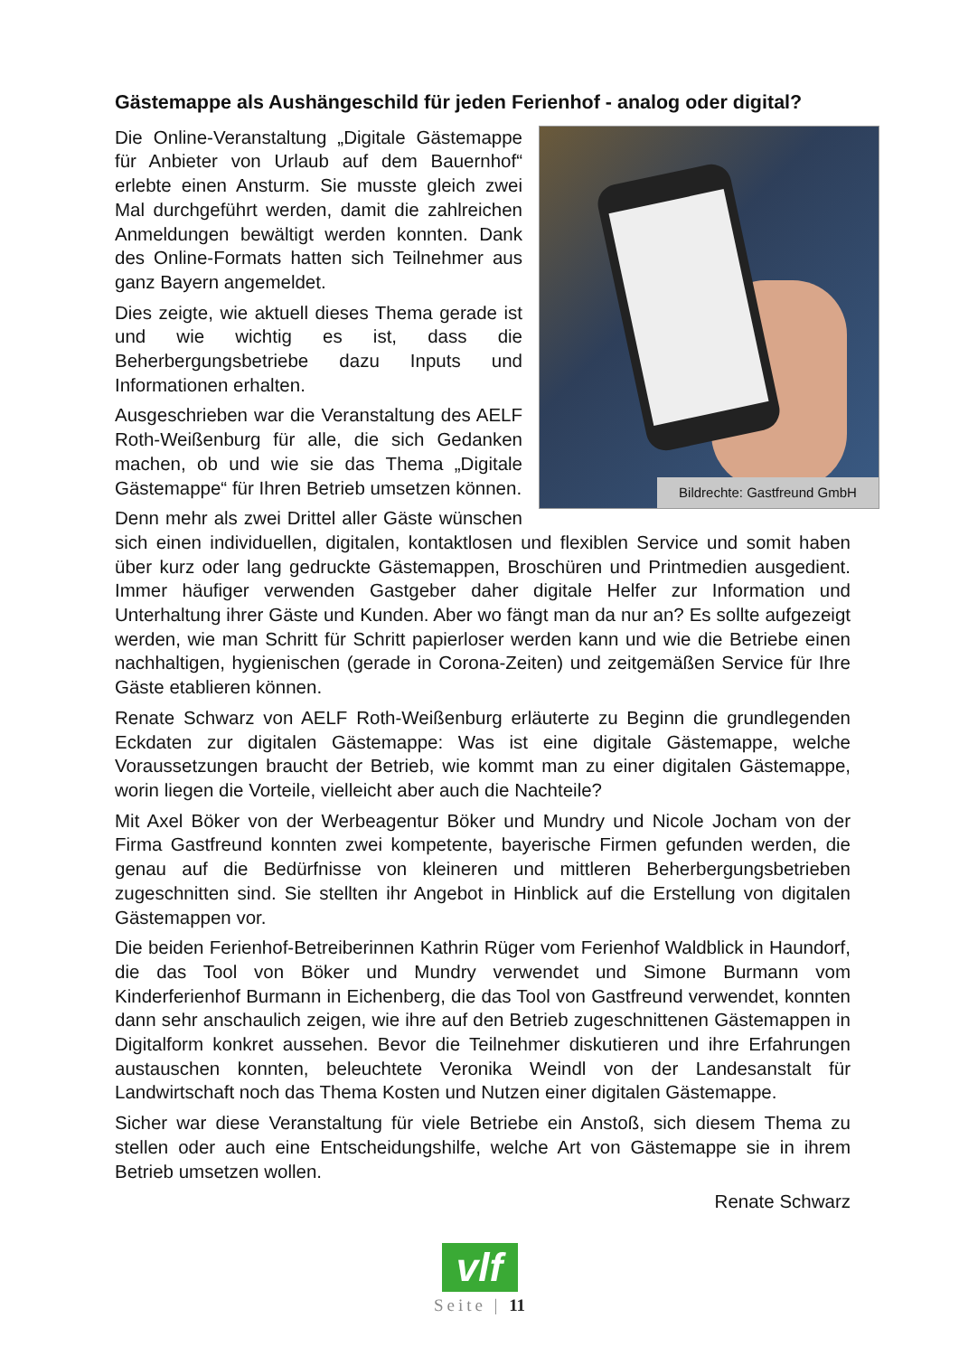Gästemappe als Aushängeschild für jeden Ferienhof - analog oder digital?
Bildrechte: Gastfreund GmbH
Die Online-Veranstaltung „Digitale Gästemappe für Anbieter von Urlaub auf dem Bauernhof“ erlebte einen Ansturm. Sie musste gleich zwei Mal durchgeführt werden, damit die zahlreichen Anmeldungen bewältigt werden konnten. Dank des Online-Formats hatten sich Teilnehmer aus ganz Bayern angemeldet.
Dies zeigte, wie aktuell dieses Thema gerade ist und wie wichtig es ist, dass die Beherbergungsbetriebe dazu Inputs und Informationen erhalten.
Ausgeschrieben war die Veranstaltung des AELF Roth-Weißenburg für alle, die sich Gedanken machen, ob und wie sie das Thema „Digitale Gästemappe“ für Ihren Betrieb umsetzen können.
Denn mehr als zwei Drittel aller Gäste wünschen sich einen individuellen, digitalen, kontaktlosen und flexiblen Service und somit haben über kurz oder lang gedruckte Gästemappen, Broschüren und Printmedien ausgedient. Immer häufiger verwenden Gastgeber daher digitale Helfer zur Information und Unterhaltung ihrer Gäste und Kunden. Aber wo fängt man da nur an? Es sollte aufgezeigt werden, wie man Schritt für Schritt papierloser werden kann und wie die Betriebe einen nachhaltigen, hygienischen (gerade in Corona-Zeiten) und zeitgemäßen Service für Ihre Gäste etablieren können.
Renate Schwarz von AELF Roth-Weißenburg erläuterte zu Beginn die grundlegenden Eckdaten zur digitalen Gästemappe: Was ist eine digitale Gästemappe, welche Voraussetzungen braucht der Betrieb, wie kommt man zu einer digitalen Gästemappe, worin liegen die Vorteile, vielleicht aber auch die Nachteile?
Mit Axel Böker von der Werbeagentur Böker und Mundry und Nicole Jocham von der Firma Gastfreund konnten zwei kompetente, bayerische Firmen gefunden werden, die genau auf die Bedürfnisse von kleineren und mittleren Beherbergungsbetrieben zugeschnitten sind. Sie stellten ihr Angebot in Hinblick auf die Erstellung von digitalen Gästemappen vor.
Die beiden Ferienhof-Betreiberinnen Kathrin Rüger vom Ferienhof Waldblick in Haundorf, die das Tool von Böker und Mundry verwendet und Simone Burmann vom Kinderferienhof Burmann in Eichenberg, die das Tool von Gastfreund verwendet, konnten dann sehr anschaulich zeigen, wie ihre auf den Betrieb zugeschnittenen Gästemappen in Digitalform konkret aussehen. Bevor die Teilnehmer diskutieren und ihre Erfahrungen austauschen konnten, beleuchtete Veronika Weindl von der Landesanstalt für Landwirtschaft noch das Thema Kosten und Nutzen einer digitalen Gästemappe.
Sicher war diese Veranstaltung für viele Betriebe ein Anstoß, sich diesem Thema zu stellen oder auch eine Entscheidungshilfe, welche Art von Gästemappe sie in ihrem Betrieb umsetzen wollen.
Renate Schwarz
vlf
Seite | 11